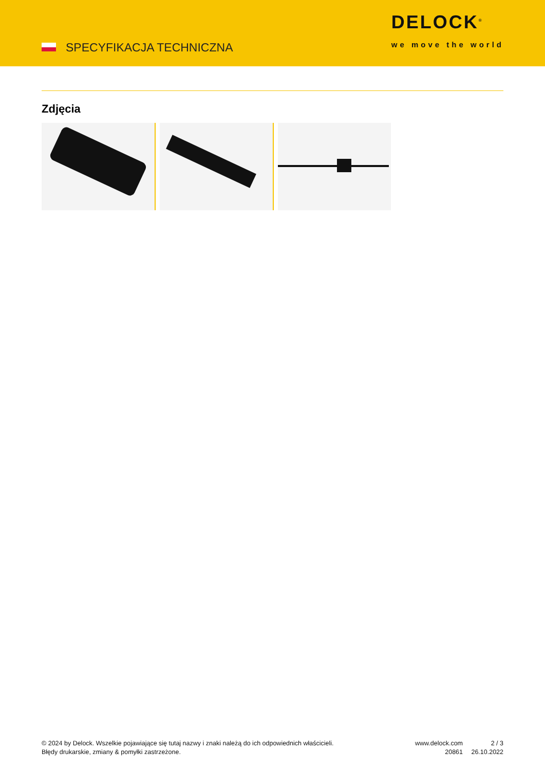SPECYFIKACJA TECHNICZNA
DELOCK<sup>®</sup>
we move the world
Zdjęcia
© 2024 by Delock. Wszelkie pojawiające się tutaj nazwy i znaki należą do ich odpowiednich właścicieli. Błędy drukarskie, zmiany & pomyłki zastrzeżone.
www.delock.com
20861
2 / 3
26.10.2022